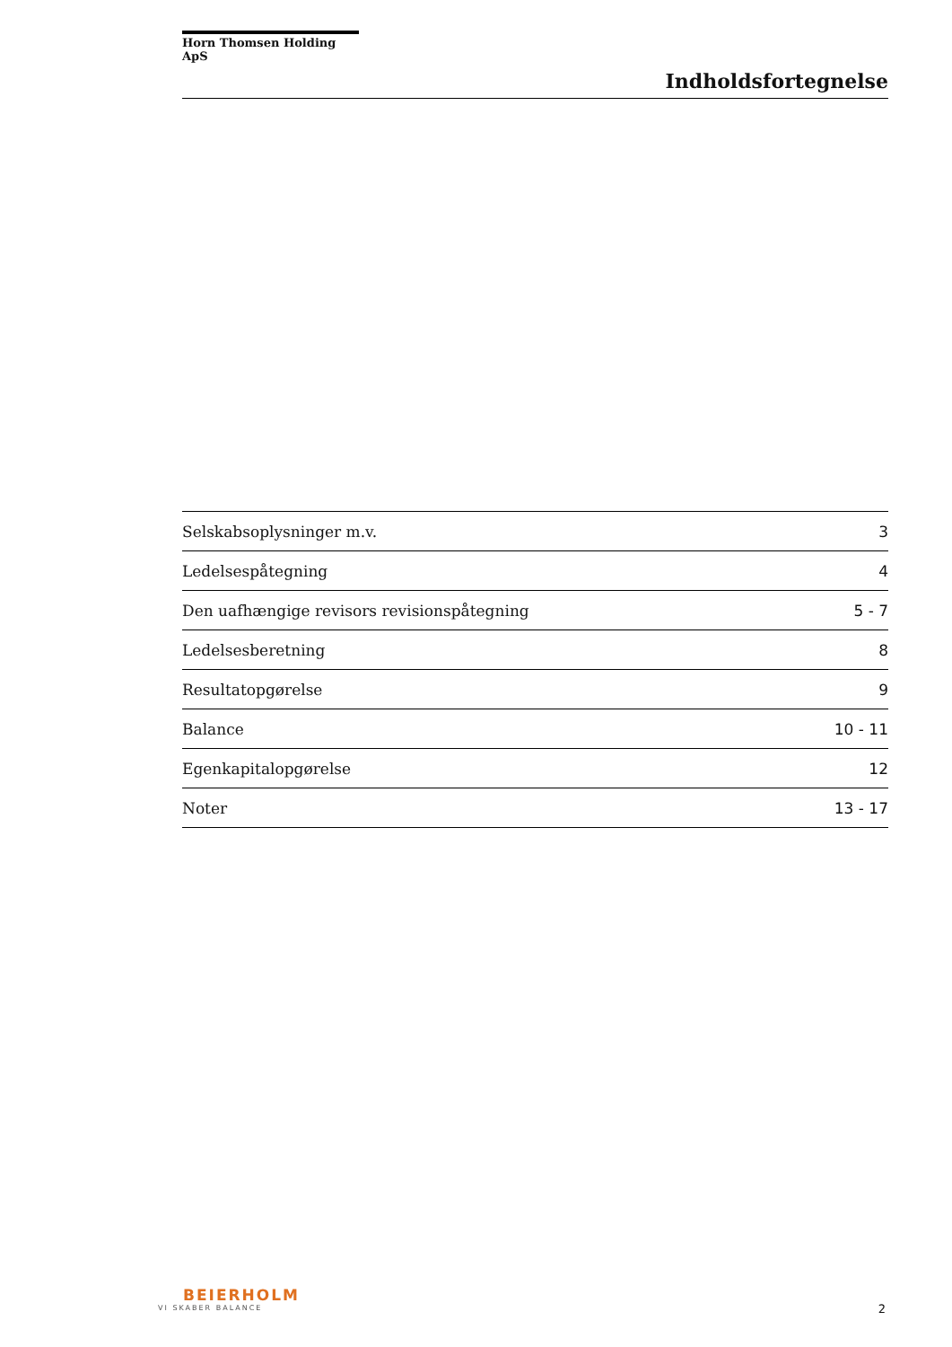Horn Thomsen Holding ApS
Indholdsfortegnelse
| Selskabsoplysninger m.v. | 3 |
| Ledelsespåtegning | 4 |
| Den uafhængige revisors revisionspåtegning | 5 - 7 |
| Ledelsesberetning | 8 |
| Resultatopgørelse | 9 |
| Balance | 10 - 11 |
| Egenkapitalopgørelse | 12 |
| Noter | 13 - 17 |
BEIERHOLM
VI SKABER BALANCE
2